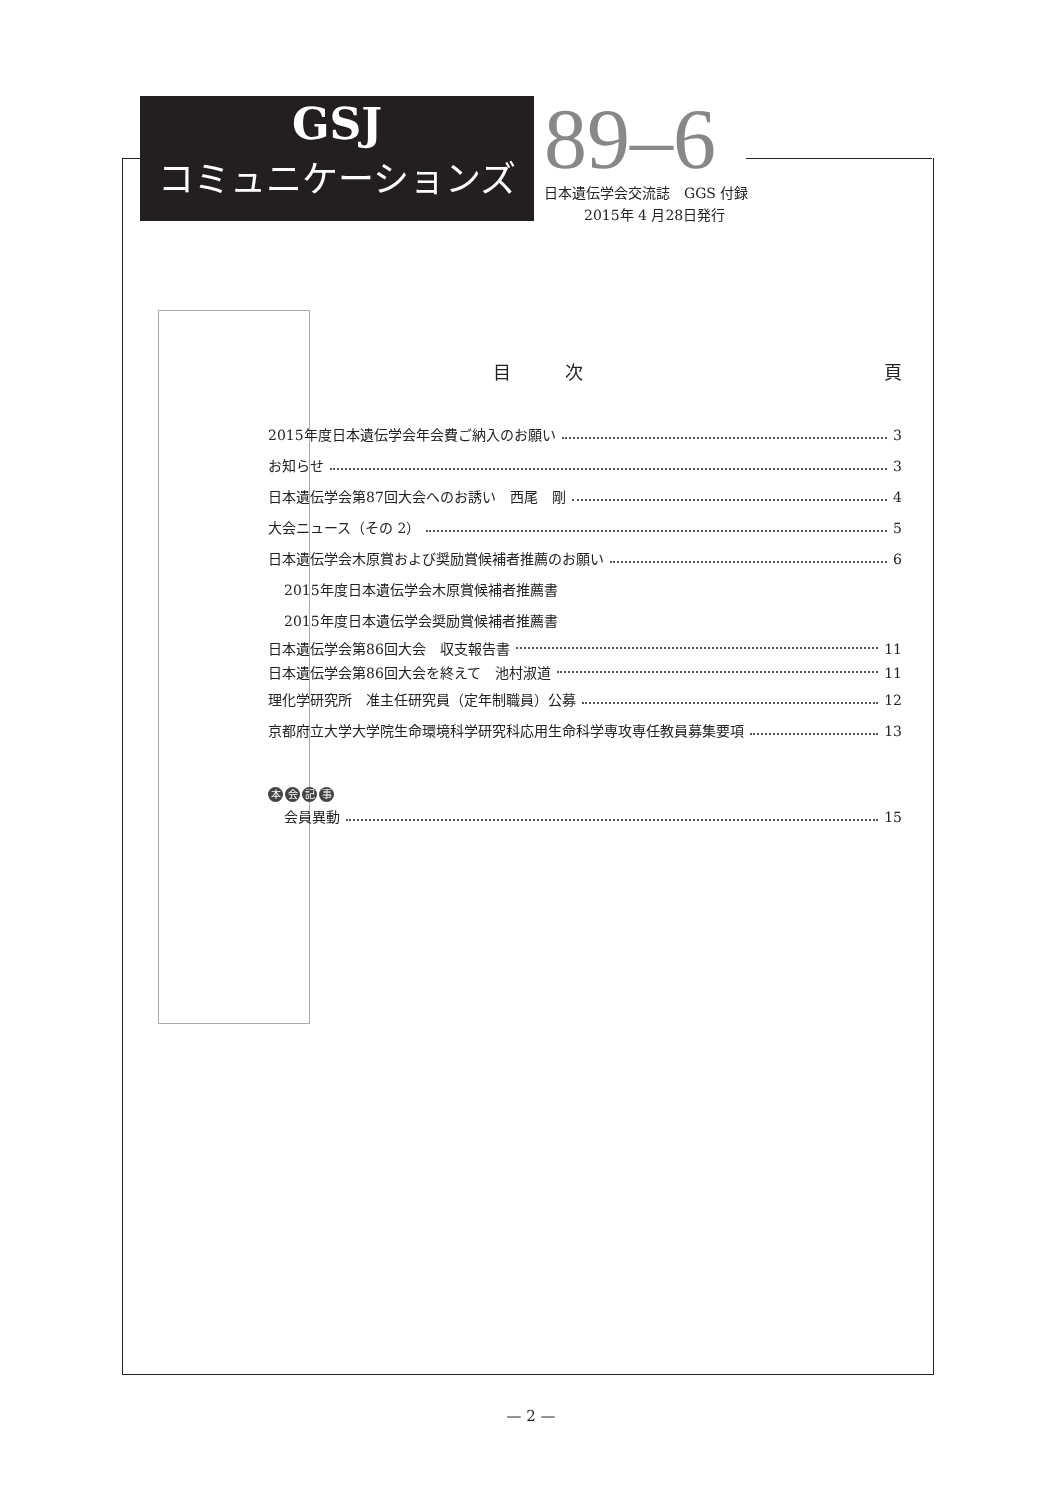GSJ
コミュニケーションズ
89–6
日本遺伝学会交流誌　GGS 付録
2015年 4 月28日発行
目　　　次 頁
2015年度日本遺伝学会年会費ご納入のお願い 3
お知らせ 3
日本遺伝学会第87回大会へのお誘い　西尾　剛 4
大会ニュース（その 2） 5
日本遺伝学会木原賞および奨励賞候補者推薦のお願い 6
2015年度日本遺伝学会木原賞候補者推薦書
2015年度日本遺伝学会奨励賞候補者推薦書
日本遺伝学会第86回大会　収支報告書 11
日本遺伝学会第86回大会を終えて　池村淑道 11
理化学研究所　准主任研究員（定年制職員）公募 12
京都府立大学大学院生命環境科学研究科応用生命科学専攻専任教員募集要項 13
本会記事
会員異動 15
— 2 —